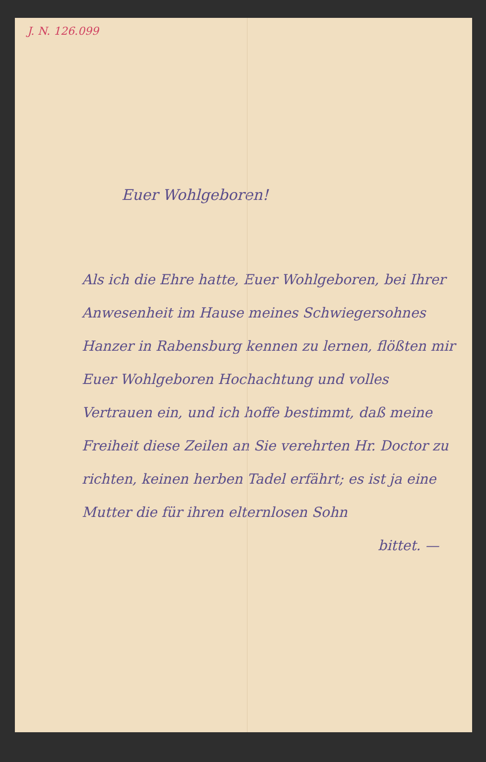J. N. 126.099
Euer Wohlgeboren!
Als ich die Ehre hatte, Euer Wohlgeboren, bei Ihrer Anwesenheit im Hause meines Schwiegersohnes Hanzer in Rabensburg kennen zu lernen, flößten mir Euer Wohlgeboren Hochachtung und volles Vertrauen ein, und ich hoffe bestimmt, daß meine Freiheit diese Zeilen an Sie verehrten Hr. Doctor zu richten, keinen herben Tadel erfährt; es ist ja eine Mutter die für ihren elternlosen Sohn
bittet. —